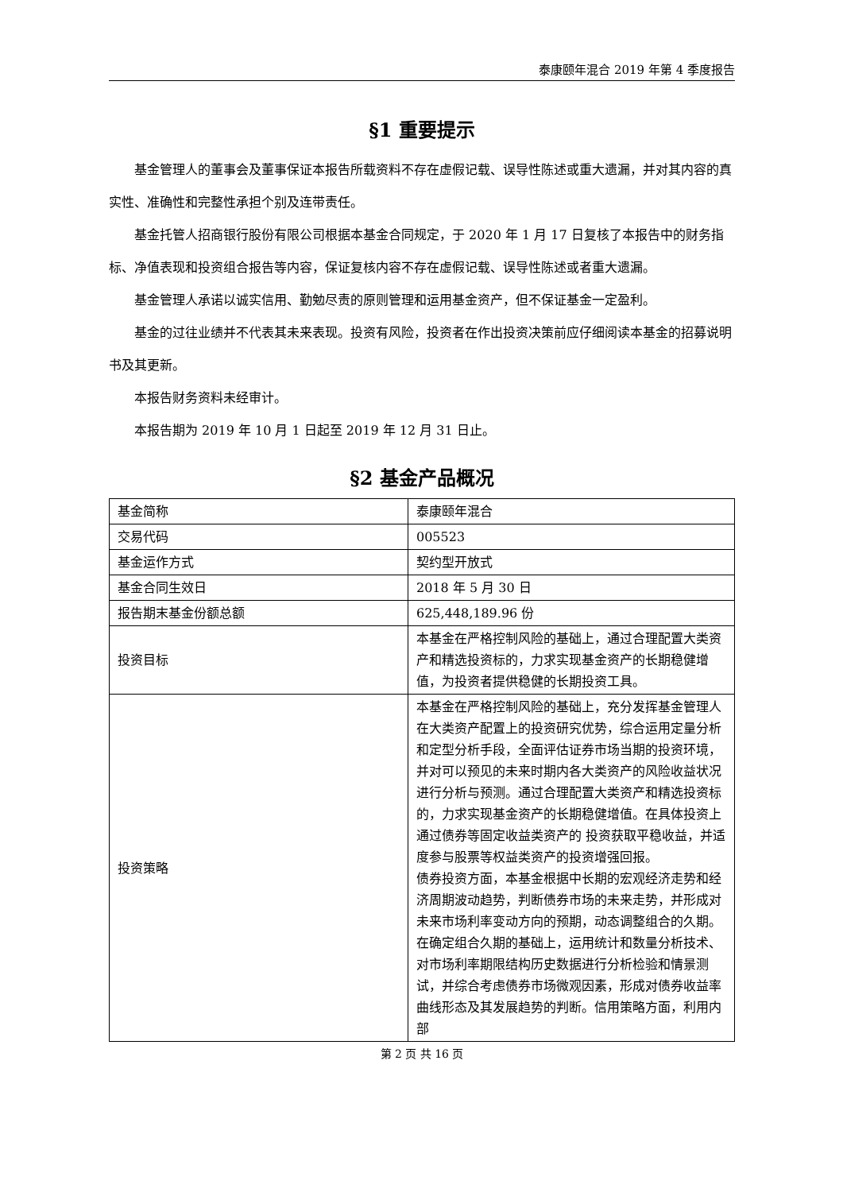泰康颐年混合 2019 年第 4 季度报告
§1 重要提示
基金管理人的董事会及董事保证本报告所载资料不存在虚假记载、误导性陈述或重大遗漏，并对其内容的真实性、准确性和完整性承担个别及连带责任。
基金托管人招商银行股份有限公司根据本基金合同规定，于 2020 年 1 月 17 日复核了本报告中的财务指标、净值表现和投资组合报告等内容，保证复核内容不存在虚假记载、误导性陈述或者重大遗漏。
基金管理人承诺以诚实信用、勤勉尽责的原则管理和运用基金资产，但不保证基金一定盈利。
基金的过往业绩并不代表其未来表现。投资有风险，投资者在作出投资决策前应仔细阅读本基金的招募说明书及其更新。
本报告财务资料未经审计。
本报告期为 2019 年 10 月 1 日起至 2019 年 12 月 31 日止。
§2 基金产品概况
| 基金简称 | 泰康颐年混合 |
| 交易代码 | 005523 |
| 基金运作方式 | 契约型开放式 |
| 基金合同生效日 | 2018 年 5 月 30 日 |
| 报告期末基金份额总额 | 625,448,189.96 份 |
| 投资目标 | 本基金在严格控制风险的基础上，通过合理配置大类资产和精选投资标的，力求实现基金资产的长期稳健增值，为投资者提供稳健的长期投资工具。 |
| 投资策略 | 本基金在严格控制风险的基础上，充分发挥基金管理人在大类资产配置上的投资研究优势，综合运用定量分析和定型分析手段，全面评估证券市场当期的投资环境，并对可以预见的未来时期内各大类资产的风险收益状况进行分析与预测。通过合理配置大类资产和精选投资标的，力求实现基金资产的长期稳健增值。在具体投资上通过债券等固定收益类资产的 投资获取平稳收益，并适度参与股票等权益类资产的投资增强回报。 债券投资方面，本基金根据中长期的宏观经济走势和经济周期波动趋势，判断债券市场的未来走势，并形成对未来市场利率变动方向的预期，动态调整组合的久期。在确定组合久期的基础上，运用统计和数量分析技术、对市场利率期限结构历史数据进行分析检验和情景测试，并综合考虑债券市场微观因素，形成对债券收益率曲线形态及其发展趋势的判断。信用策略方面，利用内部 |
第 2 页 共 16 页